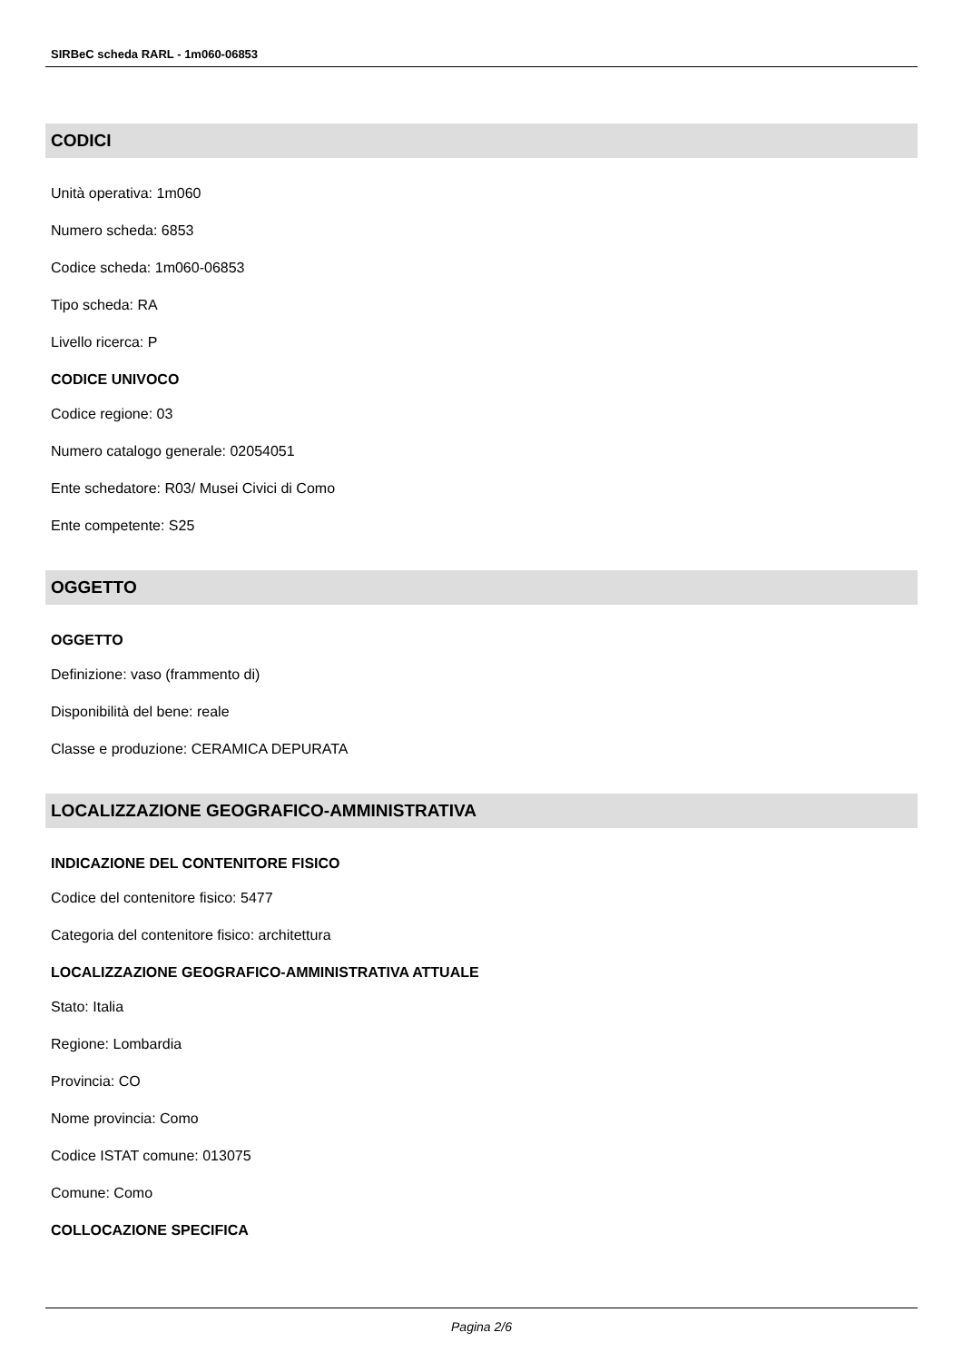SIRBeC scheda RARL - 1m060-06853
CODICI
Unità operativa: 1m060
Numero scheda: 6853
Codice scheda: 1m060-06853
Tipo scheda: RA
Livello ricerca: P
CODICE UNIVOCO
Codice regione: 03
Numero catalogo generale: 02054051
Ente schedatore: R03/ Musei Civici di Como
Ente competente: S25
OGGETTO
OGGETTO
Definizione: vaso (frammento di)
Disponibilità del bene: reale
Classe e produzione: CERAMICA DEPURATA
LOCALIZZAZIONE GEOGRAFICO-AMMINISTRATIVA
INDICAZIONE DEL CONTENITORE FISICO
Codice del contenitore fisico: 5477
Categoria del contenitore fisico: architettura
LOCALIZZAZIONE GEOGRAFICO-AMMINISTRATIVA ATTUALE
Stato: Italia
Regione: Lombardia
Provincia: CO
Nome provincia: Como
Codice ISTAT comune: 013075
Comune: Como
COLLOCAZIONE SPECIFICA
Pagina 2/6